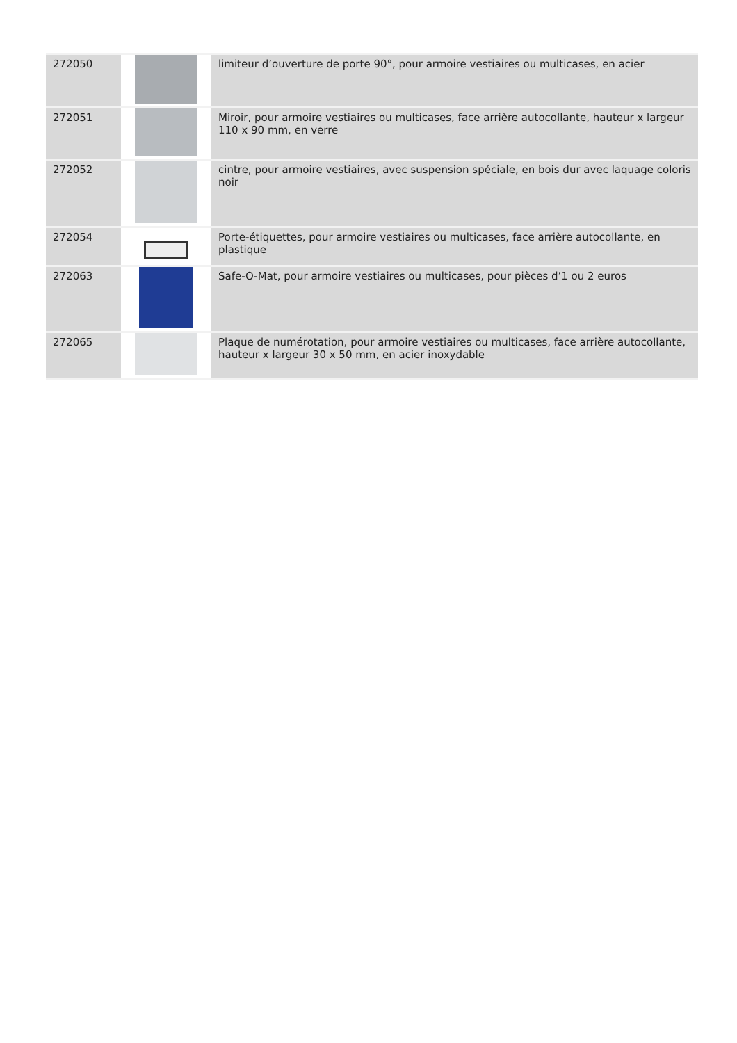| 272050 | | limiteur d’ouverture de porte 90°, pour armoire vestiaires ou multicases, en acier |
| 272051 | | Miroir, pour armoire vestiaires ou multicases, face arrière autocollante, hauteur x largeur 110 x 90 mm, en verre |
| 272052 | | cintre, pour armoire vestiaires, avec suspension spéciale, en bois dur avec laquage coloris noir |
| 272054 | | Porte-étiquettes, pour armoire vestiaires ou multicases, face arrière autocollante, en plastique |
| 272063 | | Safe-O-Mat, pour armoire vestiaires ou multicases, pour pièces d’1 ou 2 euros |
| 272065 | | Plaque de numérotation, pour armoire vestiaires ou multicases, face arrière autocollante, hauteur x largeur 30 x 50 mm, en acier inoxydable |